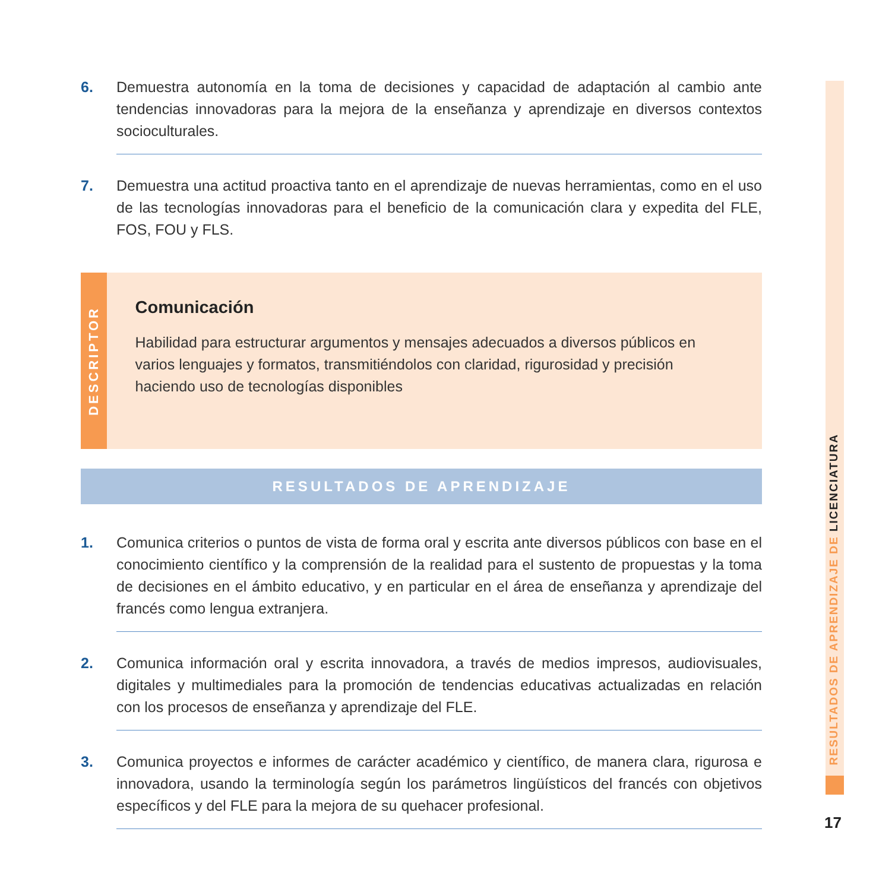6. Demuestra autonomía en la toma de decisiones y capacidad de adaptación al cambio ante tendencias innovadoras para la mejora de la enseñanza y aprendizaje en diversos contextos socioculturales.
7. Demuestra una actitud proactiva tanto en el aprendizaje de nuevas herramientas, como en el uso de las tecnologías innovadoras para el beneficio de la comunicación clara y expedita del FLE, FOS, FOU y FLS.
DESCRIPTOR
Comunicación
Habilidad para estructurar argumentos y mensajes adecuados a diversos públicos en varios lenguajes y formatos, transmitiéndolos con claridad, rigurosidad y precisión haciendo uso de tecnologías disponibles
RESULTADOS DE APRENDIZAJE
1. Comunica criterios o puntos de vista de forma oral y escrita ante diversos públicos con base en el conocimiento científico y la comprensión de la realidad para el sustento de propuestas y la toma de decisiones en el ámbito educativo, y en particular en el área de enseñanza y aprendizaje del francés como lengua extranjera.
2. Comunica información oral y escrita innovadora, a través de medios impresos, audiovisuales, digitales y multimediales para la promoción de tendencias educativas actualizadas en relación con los procesos de enseñanza y aprendizaje del FLE.
3. Comunica proyectos e informes de carácter académico y científico, de manera clara, rigurosa e innovadora, usando la terminología según los parámetros lingüísticos del francés con objetivos específicos y del FLE para la mejora de su quehacer profesional.
RESULTADOS DE APRENDIZAJE DE LICENCIATURA
17